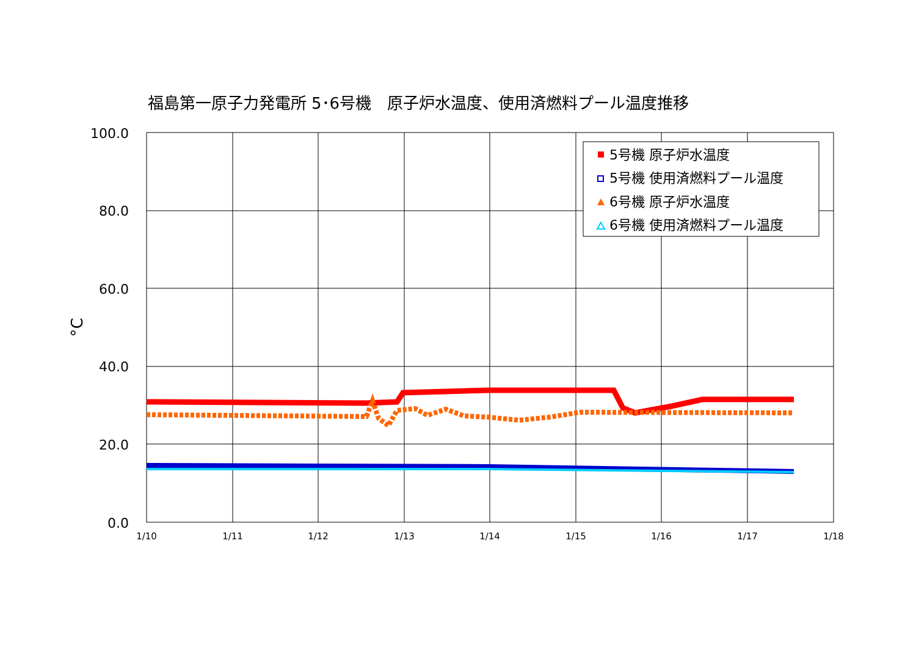福島第一原子力発電所 5･6号機　原子炉水温度、使用済燃料プール温度推移
100.0
80.0
60.0
40.0
20.0
0.0
1/10
1/11
1/12
1/13
1/14
1/15
1/16
1/17
1/18
°C
5号機 原子炉水温度
5号機 使用済燃料プール温度
6号機 原子炉水温度
6号機 使用済燃料プール温度